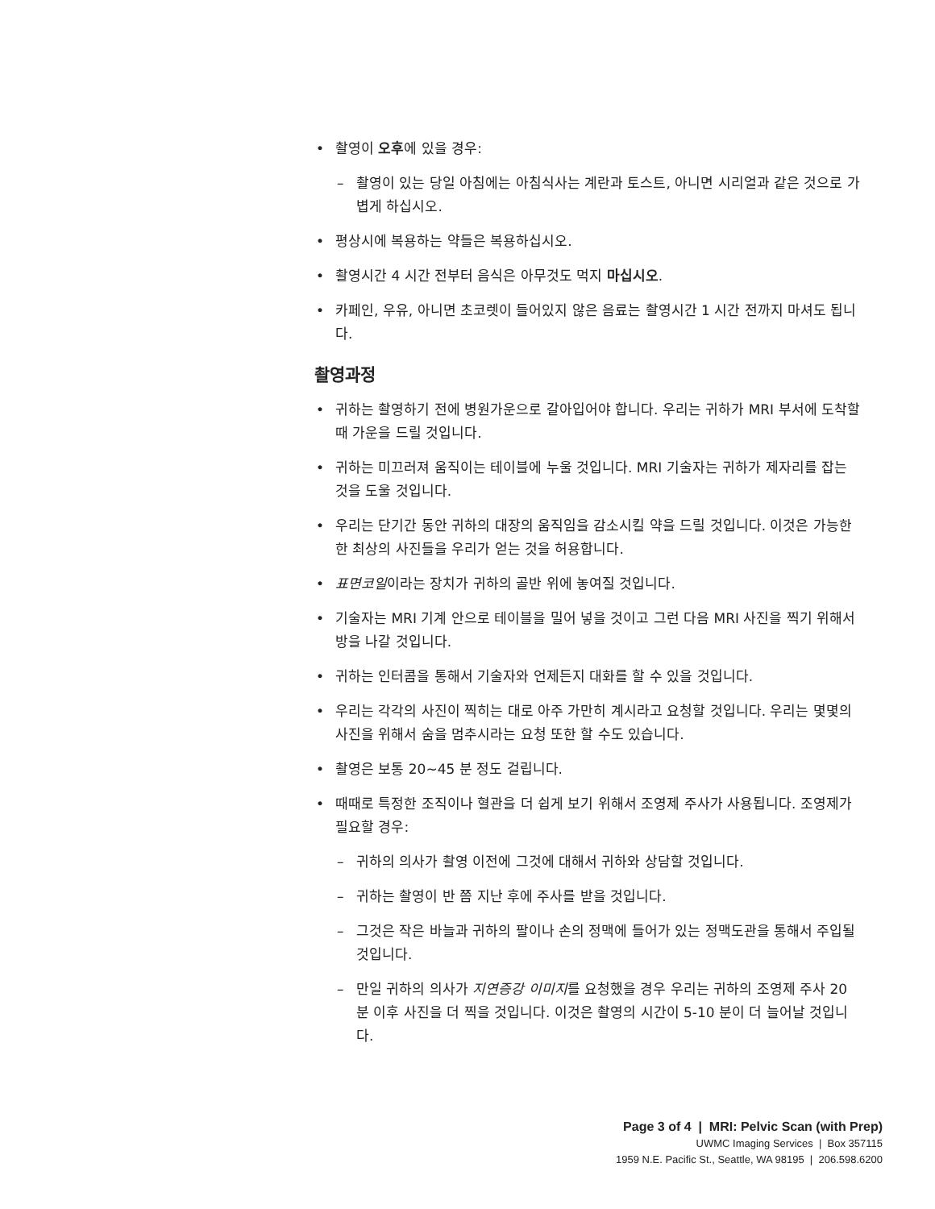• 촬영이 오후에 있을 경우:
– 촬영이 있는 당일 아침에는 아침식사는 계란과 토스트, 아니면 시리얼과 같은 것으로 가볍게 하십시오.
• 평상시에 복용하는 약들은 복용하십시오.
• 촬영시간 4 시간 전부터 음식은 아무것도 먹지 마십시오.
• 카페인, 우유, 아니면 초코렛이 들어있지 않은 음료는 촬영시간 1 시간 전까지 마셔도 됩니다.
촬영과정
• 귀하는 촬영하기 전에 병원가운으로 갈아입어야 합니다. 우리는 귀하가 MRI 부서에 도착할 때 가운을 드릴 것입니다.
• 귀하는 미끄러져 움직이는 테이블에 누울 것입니다. MRI 기술자는 귀하가 제자리를 잡는 것을 도울 것입니다.
• 우리는 단기간 동안 귀하의 대장의 움직임을 감소시킬 약을 드릴 것입니다. 이것은 가능한 한 최상의 사진들을 우리가 얻는 것을 허용합니다.
• 표면코일이라는 장치가 귀하의 골반 위에 놓여질 것입니다.
• 기술자는 MRI 기계 안으로 테이블을 밀어 넣을 것이고 그런 다음 MRI 사진을 찍기 위해서 방을 나갈 것입니다.
• 귀하는 인터콤을 통해서 기술자와 언제든지 대화를 할 수 있을 것입니다.
• 우리는 각각의 사진이 찍히는 대로 아주 가만히 계시라고 요청할 것입니다. 우리는 몇몇의 사진을 위해서 숨을 멈추시라는 요청 또한 할 수도 있습니다.
• 촬영은 보통 20~45 분 정도 걸립니다.
• 때때로 특정한 조직이나 혈관을 더 쉽게 보기 위해서 조영제 주사가 사용됩니다. 조영제가 필요할 경우:
– 귀하의 의사가 촬영 이전에 그것에 대해서 귀하와 상담할 것입니다.
– 귀하는 촬영이 반 쯤 지난 후에 주사를 받을 것입니다.
– 그것은 작은 바늘과 귀하의 팔이나 손의 정맥에 들어가 있는 정맥도관을 통해서 주입될 것입니다.
– 만일 귀하의 의사가 지연증강 이미지를 요청했을 경우 우리는 귀하의 조영제 주사 20 분 이후 사진을 더 찍을 것입니다. 이것은 촬영의 시간이 5-10 분이 더 늘어날 것입니다.
Page 3 of 4 | MRI: Pelvic Scan (with Prep)
UWMC Imaging Services | Box 357115
1959 N.E. Pacific St., Seattle, WA 98195 | 206.598.6200